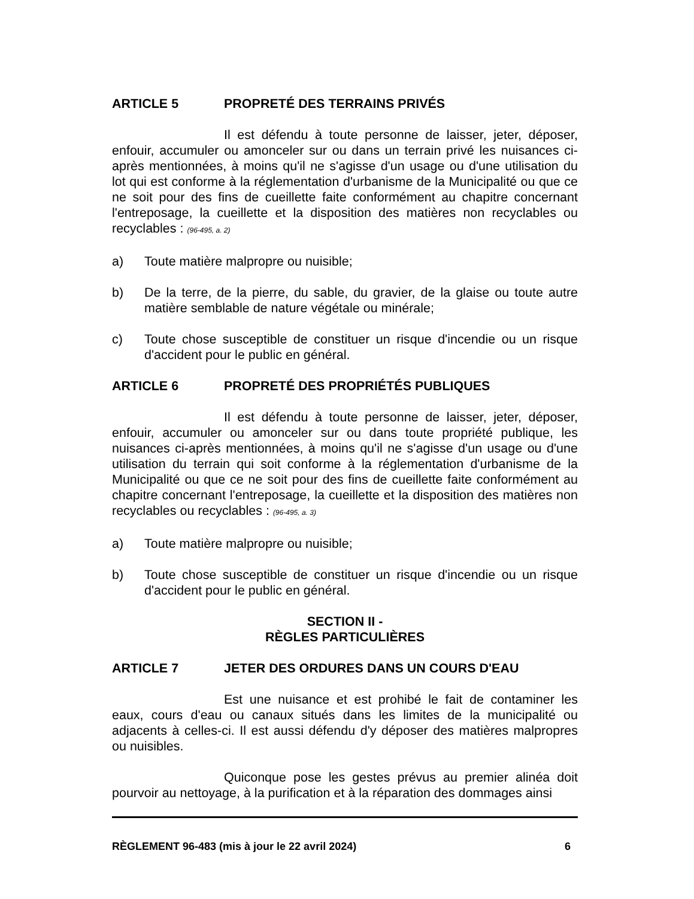ARTICLE 5 PROPRETÉ DES TERRAINS PRIVÉS
Il est défendu à toute personne de laisser, jeter, déposer, enfouir, accumuler ou amonceler sur ou dans un terrain privé les nuisances ci-après mentionnées, à moins qu'il ne s'agisse d'un usage ou d'une utilisation du lot qui est conforme à la réglementation d'urbanisme de la Municipalité ou que ce ne soit pour des fins de cueillette faite conformément au chapitre concernant l'entreposage, la cueillette et la disposition des matières non recyclables ou recyclables : (96-495, a. 2)
a) Toute matière malpropre ou nuisible;
b) De la terre, de la pierre, du sable, du gravier, de la glaise ou toute autre matière semblable de nature végétale ou minérale;
c) Toute chose susceptible de constituer un risque d'incendie ou un risque d'accident pour le public en général.
ARTICLE 6 PROPRETÉ DES PROPRIÉTÉS PUBLIQUES
Il est défendu à toute personne de laisser, jeter, déposer, enfouir, accumuler ou amonceler sur ou dans toute propriété publique, les nuisances ci-après mentionnées, à moins qu'il ne s'agisse d'un usage ou d'une utilisation du terrain qui soit conforme à la réglementation d'urbanisme de la Municipalité ou que ce ne soit pour des fins de cueillette faite conformément au chapitre concernant l'entreposage, la cueillette et la disposition des matières non recyclables ou recyclables : (96-495, a. 3)
a) Toute matière malpropre ou nuisible;
b) Toute chose susceptible de constituer un risque d'incendie ou un risque d'accident pour le public en général.
SECTION II -
RÈGLES PARTICULIÈRES
ARTICLE 7 JETER DES ORDURES DANS UN COURS D'EAU
Est une nuisance et est prohibé le fait de contaminer les eaux, cours d'eau ou canaux situés dans les limites de la municipalité ou adjacents à celles-ci. Il est aussi défendu d'y déposer des matières malpropres ou nuisibles.
Quiconque pose les gestes prévus au premier alinéa doit pourvoir au nettoyage, à la purification et à la réparation des dommages ainsi
RÈGLEMENT 96-483 (mis à jour le 22 avril 2024) 6